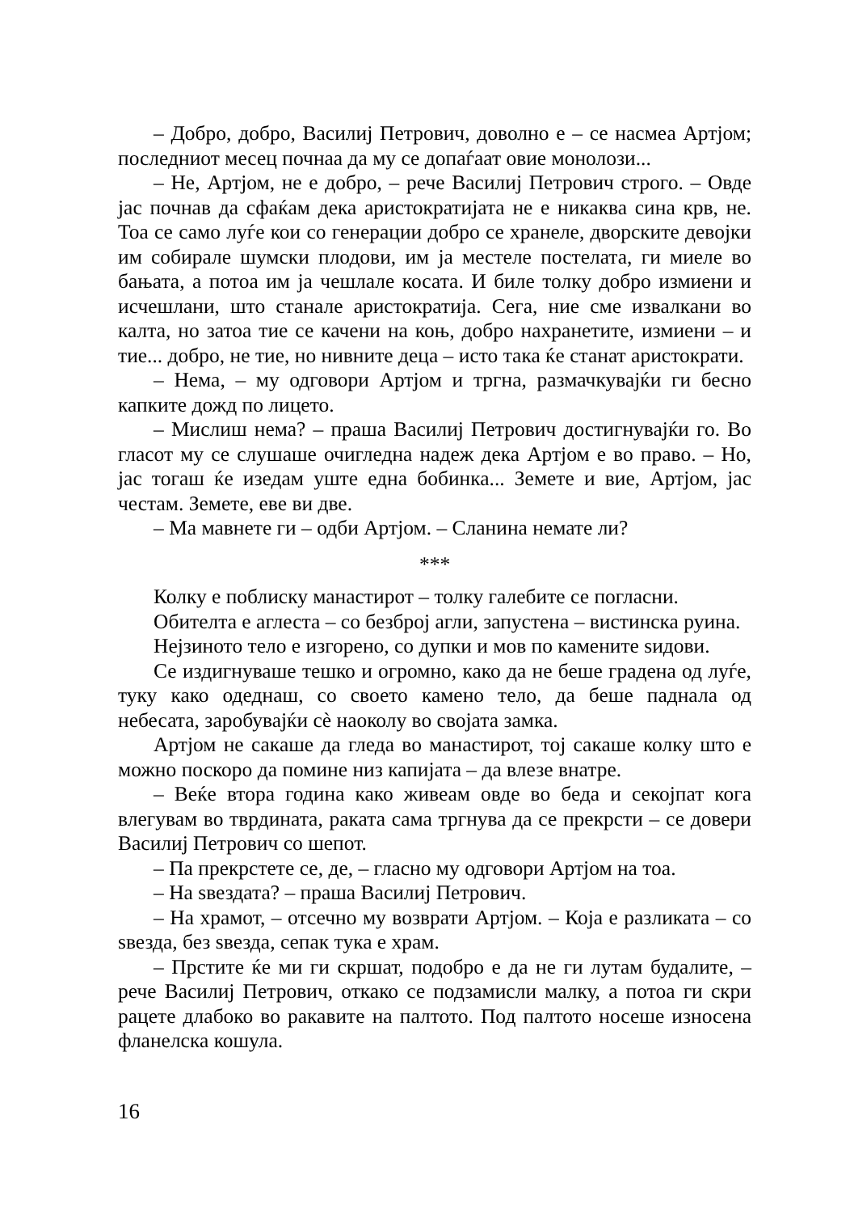– Добро, добро, Василиј Петрович, доволно е – се насмеа Артјом; последниот месец почнаа да му се допаѓаат овие монолози...
– Не, Артјом, не е добро, – рече Василиј Петрович строго. – Овде јас почнав да сфаќам дека аристократијата не е никаква сина крв, не. Тоа се само луѓе кои со генерации добро се хранеле, дворските девојки им собирале шумски плодови, им ја местеле постелата, ги миеле во бањата, а потоа им ја чешлале косата. И биле толку добро измиени и исчешлани, што станале аристократија. Сега, ние сме извалкани во калта, но затоа тие се качени на коњ, добро нахранетите, измиени – и тие... добро, не тие, но нивните деца – исто така ќе станат аристократи.
– Нема, – му одговори Артјом и тргна, размачкувајќи ги бесно капките дожд по лицето.
– Мислиш нема? – праша Василиј Петрович достигнувајќи го. Во гласот му се слушаше очигледна надеж дека Артјом е во право. – Но, јас тогаш ќе изедам уште една бобинка... Земете и вие, Артјом, јас честам. Земете, еве ви две.
– Ма мавнете ги – одби Артјом. – Сланина немате ли?
***
Колку е поблиску манастирот – толку галебите се погласни.
Обителта е аглеста – со безброј агли, запустена – вистинска руина.
Нејзиното тело е изгорено, со дупки и мов по камените ѕидови.
Се издигнуваше тешко и огромно, како да не беше градена од луѓе, туку како одеднаш, со своето камено тело, да беше паднала од небесата, заробувајќи сѐ наоколу во својата замка.
Артјом не сакаше да гледа во манастирот, тој сакаше колку што е можно поскоро да помине низ капијата – да влезе внатре.
– Веќе втора година како живеам овде во беда и секојпат кога влегувам во тврдината, раката сама тргнува да се прекрсти – се довери Василиј Петрович со шепот.
– Па прекрстете се, де, – гласно му одговори Артјом на тоа.
– На ѕвездата? – праша Василиј Петрович.
– На храмот, – отсечно му возврати Артјом. – Која е разликата – со ѕвезда, без ѕвезда, сепак тука е храм.
– Прстите ќе ми ги скршат, подобро е да не ги лутам будалите, – рече Василиј Петрович, откако се подзамисли малку, а потоа ги скри рацете длабоко во ракавите на палтото. Под палтото носеше износена фланелска кошула.
16